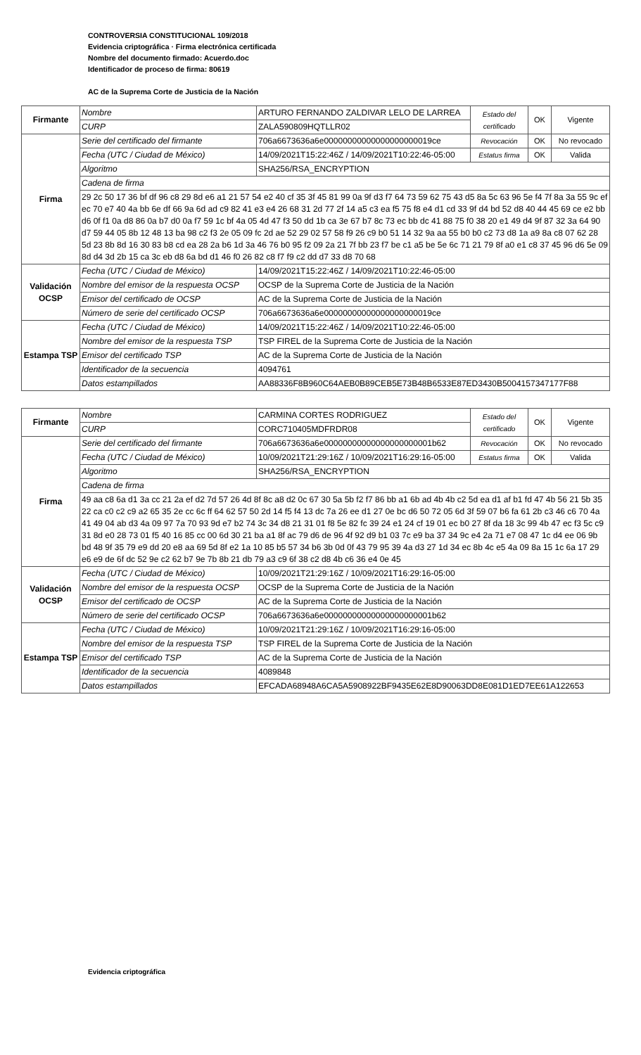CONTROVERSIA CONSTITUCIONAL 109/2018
Evidencia criptográfica · Firma electrónica certificada
Nombre del documento firmado: Acuerdo.doc
Identificador de proceso de firma: 80619
AC de la Suprema Corte de Justicia de la Nación
| Firmante | Nombre | ARTURO FERNANDO ZALDIVAR LELO DE LARREA | Estado del certificado | OK | Vigente |
| | CURP | ZALA590809HQTLLR02 | | | |
| Firma | Serie del certificado del firmante | 706a6673636a6e00000000000000000000019ce | Revocación | OK | No revocado |
| | Fecha (UTC / Ciudad de México) | 14/09/2021T15:22:46Z / 14/09/2021T10:22:46-05:00 | Estatus firma | OK | Valida |
| | Algoritmo | SHA256/RSA_ENCRYPTION | | | |
| | Cadena de firma | | | | |
| | 29 2c 50 17 36 bf df 96 c8 29 8d e6 a1 21 57 54 e2 40 cf 35 3f 45 81 99 0a 9f d3 f7 64 73 59 62 75 43 d5 8a 5c 63 96 5e f4 7f 8a 3a 55 9c ef ec 70 e7 40 4a bb 6e df 66 9a 6d ad c9 82 41 e3 e4 26 68 31 2d 77 2f 14 a5 c3 ea f5 75 f8 e4 d1 cd 33 9f d4 bd 52 d8 40 44 45 69 ce e2 bb d6 0f f1 0a d8 86 0a b7 d0 0a f7 59 1c bf 4a 05 4d 47 f3 50 dd 1b ca 3e 67 b7 8c 73 ec bb dc 41 88 75 f0 38 20 e1 49 d4 9f 87 32 3a 64 90 d7 59 44 05 8b 12 48 13 ba 98 c2 f3 2e 05 09 fc 2d ae 52 29 02 57 58 f9 26 c9 b0 51 14 32 9a aa 55 b0 b0 c2 73 d8 1a a9 8a c8 07 62 28 5d 23 8b 8d 16 30 83 b8 cd ea 28 2a b6 1d 3a 46 76 b0 95 f2 09 2a 21 7f bb 23 f7 be c1 a5 be 5e 6c 71 21 79 8f a0 e1 c8 37 45 96 d6 5e 09 8d d4 3d 2b 15 ca 3c eb d8 6a bd d1 46 f0 26 82 c8 f7 f9 c2 dd d7 33 d8 70 68 | | | | |
| Validación OCSP | Fecha (UTC / Ciudad de México) | 14/09/2021T15:22:46Z / 14/09/2021T10:22:46-05:00 | | | |
| | Nombre del emisor de la respuesta OCSP | OCSP de la Suprema Corte de Justicia de la Nación | | | |
| | Emisor del certificado de OCSP | AC de la Suprema Corte de Justicia de la Nación | | | |
| | Número de serie del certificado OCSP | 706a6673636a6e00000000000000000000019ce | | | |
| Estampa TSP | Fecha (UTC / Ciudad de México) | 14/09/2021T15:22:46Z / 14/09/2021T10:22:46-05:00 | | | |
| | Nombre del emisor de la respuesta TSP | TSP FIREL de la Suprema Corte de Justicia de la Nación | | | |
| | Emisor del certificado TSP | AC de la Suprema Corte de Justicia de la Nación | | | |
| | Identificador de la secuencia | 4094761 | | | |
| | Datos estampillados | AA88336F8B960C64AEB0B89CEB5E73B48B6533E87ED3430B5004157347177F88 | | | |
| Firmante | Nombre | CARMINA CORTES RODRIGUEZ | Estado del certificado | OK | Vigente |
| | CURP | CORC710405MDFRDR08 | | | |
| Firma | Serie del certificado del firmante | 706a6673636a6e00000000000000000000001b62 | Revocación | OK | No revocado |
| | Fecha (UTC / Ciudad de México) | 10/09/2021T21:29:16Z / 10/09/2021T16:29:16-05:00 | Estatus firma | OK | Valida |
| | Algoritmo | SHA256/RSA_ENCRYPTION | | | |
| | Cadena de firma | | | | |
| | 49 aa c8 6a d1 3a cc 21 2a ef d2 7d 57 26 4d 8f 8c a8 d2 0c 67 30 5a 5b f2 f7 86 bb a1 6b ad 4b 4b c2 5d ea d1 af b1 fd 47 4b 56 21 5b 35 22 ca c0 c2 c9 a2 65 35 2e cc 6c ff 64 62 57 50 2d 14 f5 f4 13 dc 7a 26 ee d1 27 0e bc d6 50 72 05 6d 3f 59 07 b6 fa 61 2b c3 46 c6 70 4a 41 49 04 ab d3 4a 09 97 7a 70 93 9d e7 b2 74 3c 34 d8 21 31 01 f8 5e 82 fc 39 24 e1 24 cf 19 01 ec b0 27 8f da 18 3c 99 4b 47 ec f3 5c c9 31 8d e0 28 73 01 f5 40 16 85 cc 00 6d 30 21 ba a1 8f ac 79 d6 de 96 4f 92 d9 b1 03 7c e9 ba 37 34 9c e4 2a 71 e7 08 47 1c d4 ee 06 9b bd 48 9f 35 79 e9 dd 20 e8 aa 69 5d 8f e2 1a 10 85 b5 57 34 b6 3b 0d 0f 43 79 95 39 4a d3 27 1d 34 ec 8b 4c e5 4a 09 8a 15 1c 6a 17 29 e6 e9 de 6f dc 52 9e c2 62 b7 9e 7b 8b 21 db 79 a3 c9 6f 38 c2 d8 4b c6 36 e4 0e 45 | | | | |
| Validación OCSP | Fecha (UTC / Ciudad de México) | 10/09/2021T21:29:16Z / 10/09/2021T16:29:16-05:00 | | | |
| | Nombre del emisor de la respuesta OCSP | OCSP de la Suprema Corte de Justicia de la Nación | | | |
| | Emisor del certificado de OCSP | AC de la Suprema Corte de Justicia de la Nación | | | |
| | Número de serie del certificado OCSP | 706a6673636a6e00000000000000000000001b62 | | | |
| Estampa TSP | Fecha (UTC / Ciudad de México) | 10/09/2021T21:29:16Z / 10/09/2021T16:29:16-05:00 | | | |
| | Nombre del emisor de la respuesta TSP | TSP FIREL de la Suprema Corte de Justicia de la Nación | | | |
| | Emisor del certificado TSP | AC de la Suprema Corte de Justicia de la Nación | | | |
| | Identificador de la secuencia | 4089848 | | | |
| | Datos estampillados | EFCADA68948A6CA5A5908922BF9435E62E8D90063DD8E081D1ED7EE61A122653 | | | |
Evidencia criptográfica